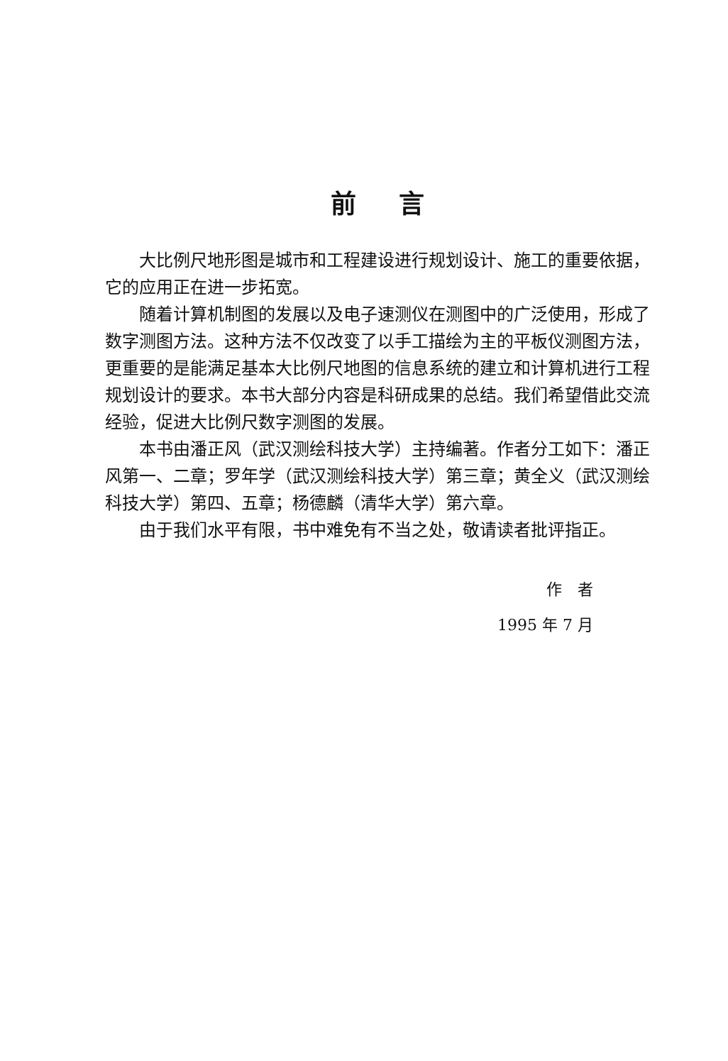前言
大比例尺地形图是城市和工程建设进行规划设计、施工的重要依据，它的应用正在进一步拓宽。
随着计算机制图的发展以及电子速测仪在测图中的广泛使用，形成了数字测图方法。这种方法不仅改变了以手工描绘为主的平板仪测图方法，更重要的是能满足基本大比例尺地图的信息系统的建立和计算机进行工程规划设计的要求。本书大部分内容是科研成果的总结。我们希望借此交流经验，促进大比例尺数字测图的发展。
本书由潘正风（武汉测绘科技大学）主持编著。作者分工如下：潘正风第一、二章；罗年学（武汉测绘科技大学）第三章；黄全义（武汉测绘科技大学）第四、五章；杨德麟（清华大学）第六章。
由于我们水平有限，书中难免有不当之处，敬请读者批评指正。
作　者
1995 年 7 月